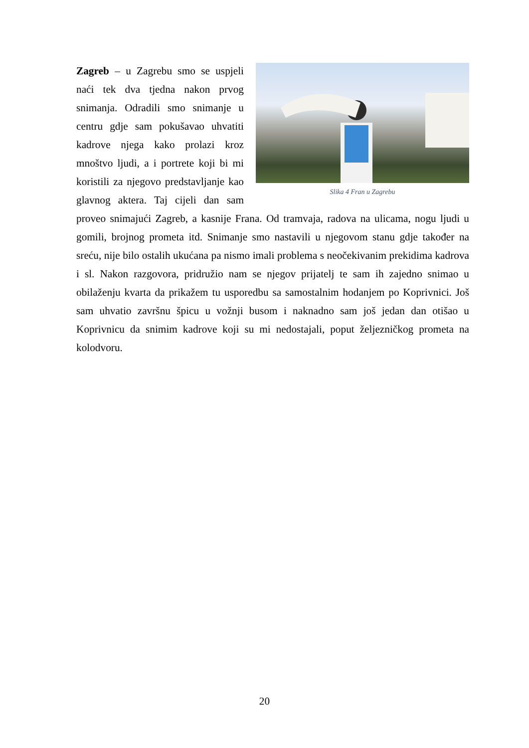Slika 4 Fran u Zagrebu
Zagreb – u Zagrebu smo se uspjeli naći tek dva tjedna nakon prvog snimanja. Odradili smo snimanje u centru gdje sam pokušavao uhvatiti kadrove njega kako prolazi kroz mnoštvo ljudi, a i portrete koji bi mi koristili za njegovo predstavljanje kao glavnog aktera. Taj cijeli dan sam proveo snimajući Zagreb, a kasnije Frana. Od tramvaja, radova na ulicama, nogu ljudi u gomili, brojnog prometa itd. Snimanje smo nastavili u njegovom stanu gdje također na sreću, nije bilo ostalih ukućana pa nismo imali problema s neočekivanim prekidima kadrova i sl. Nakon razgovora, pridružio nam se njegov prijatelj te sam ih zajedno snimao u obilaženju kvarta da prikažem tu usporedbu sa samostalnim hodanjem po Koprivnici. Još sam uhvatio završnu špicu u vožnji busom i naknadno sam još jedan dan otišao u Koprivnicu da snimim kadrove koji su mi nedostajali, poput željezničkog prometa na kolodvoru.
20